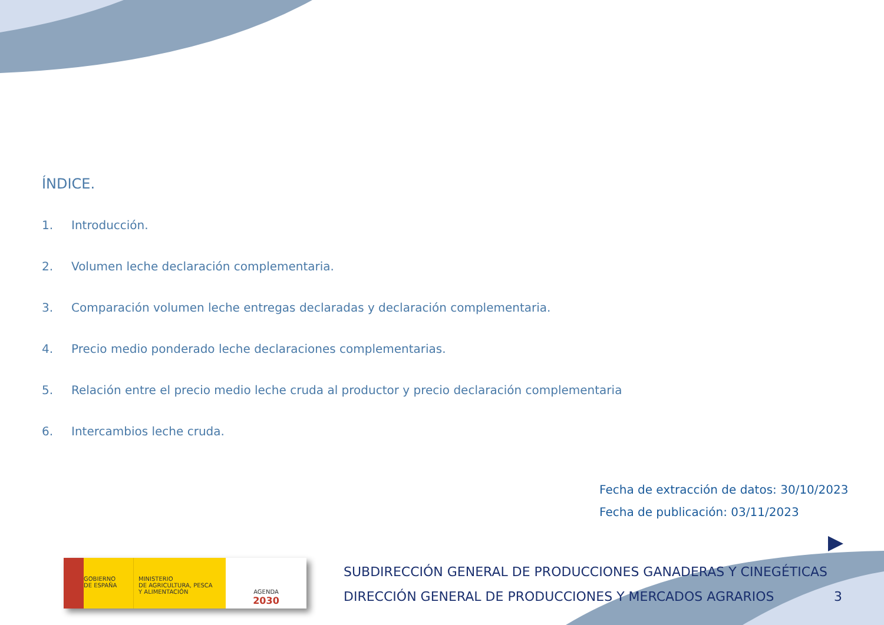ÍNDICE.
1. Introducción.
2. Volumen leche declaración complementaria.
3. Comparación volumen leche entregas declaradas y declaración complementaria.
4. Precio medio ponderado leche declaraciones complementarias.
5. Relación entre el precio medio leche cruda al productor y precio declaración complementaria
6. Intercambios leche cruda.
Fecha de extracción de datos: 30/10/2023
Fecha de publicación: 03/11/2023
GOBIERNO
DE ESPAÑA
MINISTERIO
DE AGRICULTURA, PESCA
Y ALIMENTACIÓN
AGENDA
2030
SUBDIRECCIÓN GENERAL DE PRODUCCIONES GANADERAS Y CINEGÉTICAS
DIRECCIÓN GENERAL DE PRODUCCIONES Y MERCADOS AGRARIOS
3